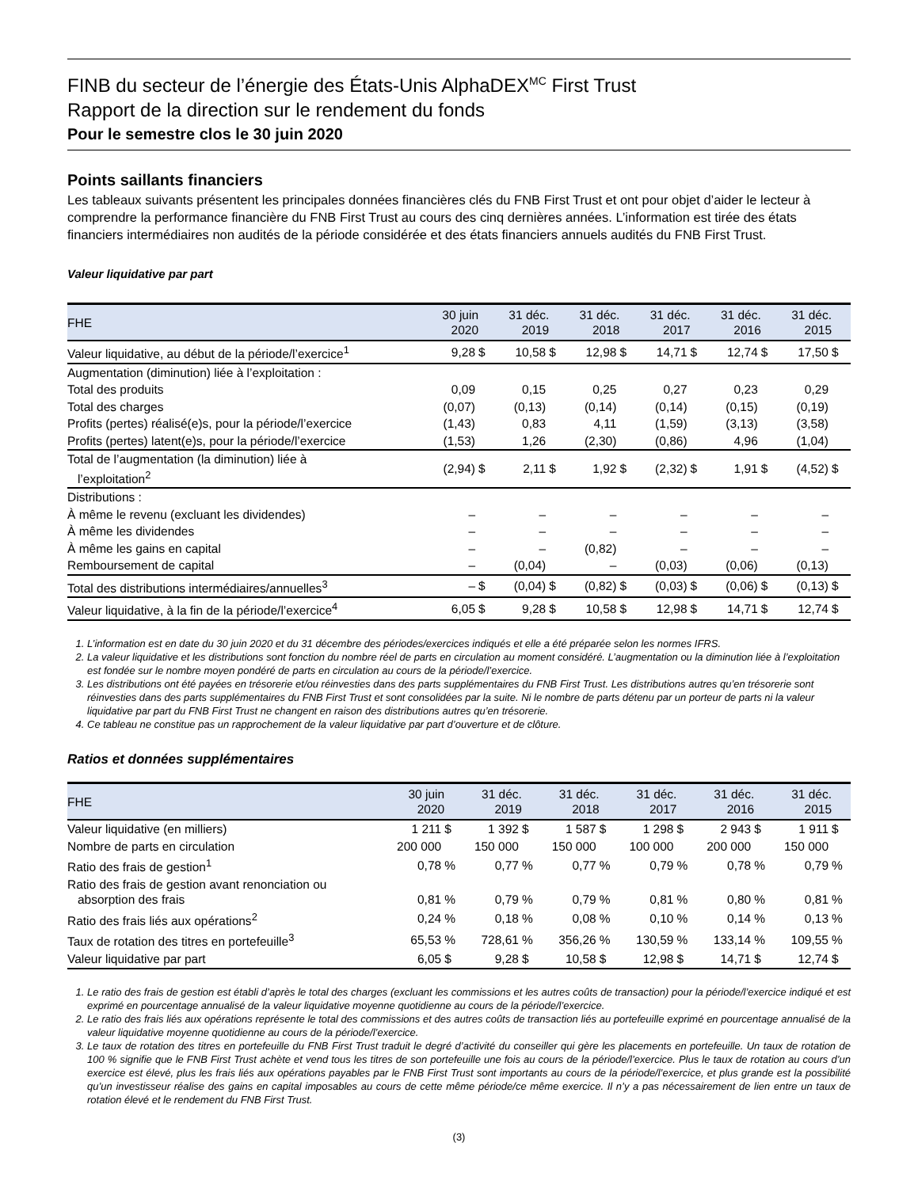FINB du secteur de l’énergie des États-Unis AlphaDEX<sup>MC</sup> First Trust
Rapport de la direction sur le rendement du fonds
Pour le semestre clos le 30 juin 2020
Points saillants financiers
Les tableaux suivants présentent les principales données financières clés du FNB First Trust et ont pour objet d’aider le lecteur à comprendre la performance financière du FNB First Trust au cours des cinq dernières années. L’information est tirée des états financiers intermédiaires non audités de la période considérée et des états financiers annuels audités du FNB First Trust.
Valeur liquidative par part
| FHE | 30 juin 2020 | | 31 déc. 2019 | | 31 déc. 2018 | | 31 déc. 2017 | | 31 déc. 2016 | | 31 déc. 2015 | |
| --- | --- | --- | --- | --- | --- | --- | --- | --- | --- | --- | --- | --- |
| Valeur liquidative, au début de la période/l’exercice<sup>1</sup> | 9,28 | $ | 10,58 | $ | 12,98 | $ | 14,71 | $ | 12,74 | $ | 17,50 | $ |
| Augmentation (diminution) liée à l’exploitation : | | | | | | | | | | | | |
| Total des produits | 0,09 | | 0,15 | | 0,25 | | 0,27 | | 0,23 | | 0,29 | |
| Total des charges | (0,07) | | (0,13) | | (0,14) | | (0,14) | | (0,15) | | (0,19) | |
| Profits (pertes) réalisé(e)s, pour la période/l’exercice | (1,43) | | 0,83 | | 4,11 | | (1,59) | | (3,13) | | (3,58) | |
| Profits (pertes) latent(e)s, pour la période/l’exercice | (1,53) | | 1,26 | | (2,30) | | (0,86) | | 4,96 | | (1,04) | |
| Total de l’augmentation (la diminution) liée à l’exploitation<sup>2</sup> | (2,94) | $ | 2,11 | $ | 1,92 | $ | (2,32) | $ | 1,91 | $ | (4,52) | $ |
| Distributions : | | | | | | | | | | | | |
| À même le revenu (excluant les dividendes) | – | | – | | – | | – | | – | | – | |
| À même les dividendes | – | | – | | – | | – | | – | | – | |
| À même les gains en capital | – | | – | | (0,82) | | – | | – | | – | |
| Remboursement de capital | – | | (0,04) | | – | | (0,03) | | (0,06) | | (0,13) | |
| Total des distributions intermédiaires/annuelles<sup>3</sup> | – | $ | (0,04) | $ | (0,82) | $ | (0,03) | $ | (0,06) | $ | (0,13) | $ |
| Valeur liquidative, à la fin de la période/l’exercice<sup>4</sup> | 6,05 | $ | 9,28 | $ | 10,58 | $ | 12,98 | $ | 14,71 | $ | 12,74 | $ |
1. L’information est en date du 30 juin 2020 et du 31 décembre des périodes/exercices indiqués et elle a été préparée selon les normes IFRS.
2. La valeur liquidative et les distributions sont fonction du nombre réel de parts en circulation au moment considéré. L’augmentation ou la diminution liée à l’exploitation est fondée sur le nombre moyen pondéré de parts en circulation au cours de la période/l’exercice.
3. Les distributions ont été payées en trésorerie et/ou réinvesties dans des parts supplémentaires du FNB First Trust. Les distributions autres qu’en trésorerie sont réinvesties dans des parts supplémentaires du FNB First Trust et sont consolidées par la suite. Ni le nombre de parts détenu par un porteur de parts ni la valeur liquidative par part du FNB First Trust ne changent en raison des distributions autres qu’en trésorerie.
4. Ce tableau ne constitue pas un rapprochement de la valeur liquidative par part d’ouverture et de clôture.
Ratios et données supplémentaires
| FHE | 30 juin 2020 | | 31 déc. 2019 | | 31 déc. 2018 | | 31 déc. 2017 | | 31 déc. 2016 | | 31 déc. 2015 | |
| --- | --- | --- | --- | --- | --- | --- | --- | --- | --- | --- | --- | --- |
| Valeur liquidative (en milliers) | 1 211 | $ | 1 392 | $ | 1 587 | $ | 1 298 | $ | 2 943 | $ | 1 911 | $ |
| Nombre de parts en circulation | 200 000 | | 150 000 | | 150 000 | | 100 000 | | 200 000 | | 150 000 | |
| Ratio des frais de gestion<sup>1</sup> | 0,78 | % | 0,77 | % | 0,77 | % | 0,79 | % | 0,78 | % | 0,79 | % |
| Ratio des frais de gestion avant renonciation ou absorption des frais | 0,81 | % | 0,79 | % | 0,79 | % | 0,81 | % | 0,80 | % | 0,81 | % |
| Ratio des frais liés aux opérations<sup>2</sup> | 0,24 | % | 0,18 | % | 0,08 | % | 0,10 | % | 0,14 | % | 0,13 | % |
| Taux de rotation des titres en portefeuille<sup>3</sup> | 65,53 | % | 728,61 | % | 356,26 | % | 130,59 | % | 133,14 | % | 109,55 | % |
| Valeur liquidative par part | 6,05 | $ | 9,28 | $ | 10,58 | $ | 12,98 | $ | 14,71 | $ | 12,74 | $ |
1. Le ratio des frais de gestion est établi d’après le total des charges (excluant les commissions et les autres coûts de transaction) pour la période/l’exercice indiqué et est exprimé en pourcentage annualisé de la valeur liquidative moyenne quotidienne au cours de la période/l’exercice.
2. Le ratio des frais liés aux opérations représente le total des commissions et des autres coûts de transaction liés au portefeuille exprimé en pourcentage annualisé de la valeur liquidative moyenne quotidienne au cours de la période/l’exercice.
3. Le taux de rotation des titres en portefeuille du FNB First Trust traduit le degré d’activité du conseiller qui gère les placements en portefeuille. Un taux de rotation de 100 % signifie que le FNB First Trust achète et vend tous les titres de son portefeuille une fois au cours de la période/l’exercice. Plus le taux de rotation au cours d’un exercice est élevé, plus les frais liés aux opérations payables par le FNB First Trust sont importants au cours de la période/l’exercice, et plus grande est la possibilité qu’un investisseur réalise des gains en capital imposables au cours de cette même période/ce même exercice. Il n’y a pas nécessairement de lien entre un taux de rotation élevé et le rendement du FNB First Trust.
(3)